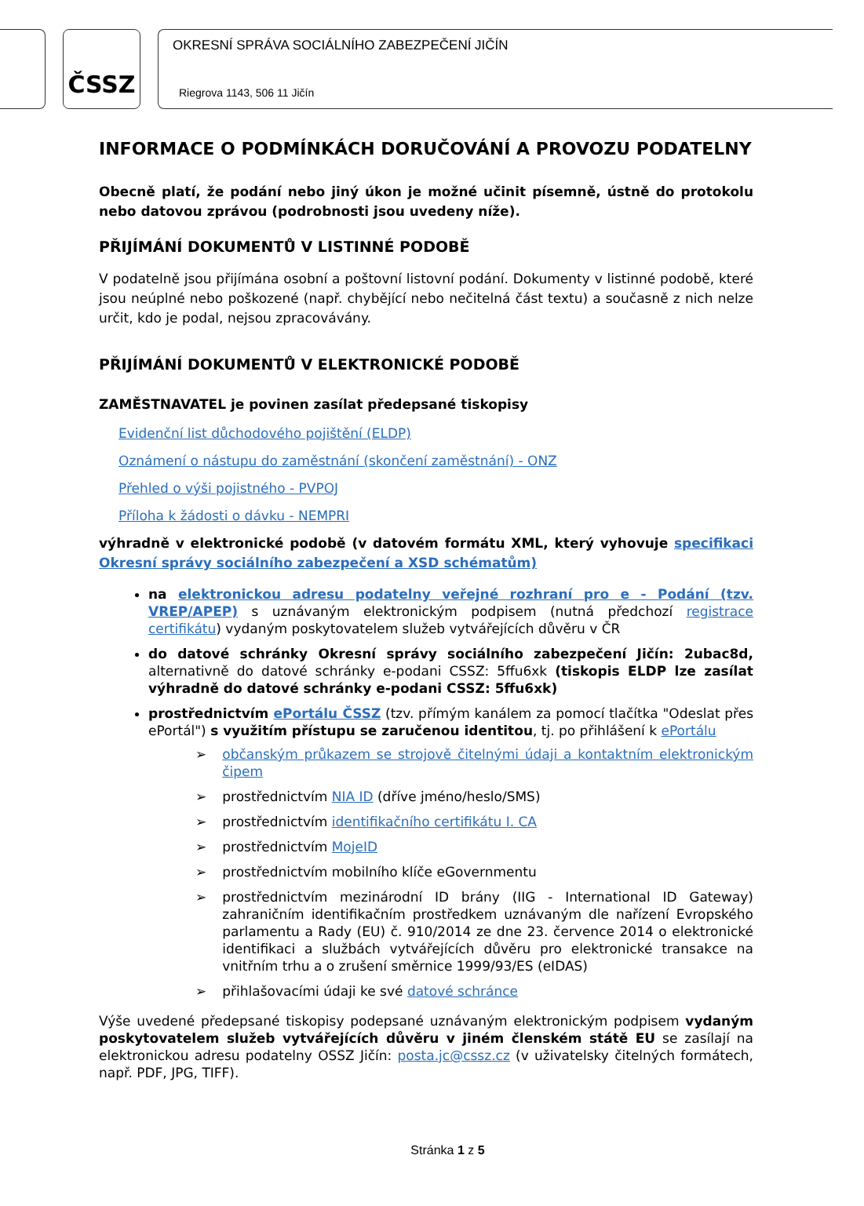ČSSZ
OKRESNÍ SPRÁVA SOCIÁLNÍHO ZABEZPEČENÍ JIČÍN
Riegrova 1143, 506 11 Jičín
INFORMACE O PODMÍNKÁCH DORUČOVÁNÍ A PROVOZU PODATELNY
Obecně platí, že podání nebo jiný úkon je možné učinit písemně, ústně do protokolu nebo datovou zprávou (podrobnosti jsou uvedeny níže).
PŘIJÍMÁNÍ DOKUMENTŮ V LISTINNÉ PODOBĚ
V podatelně jsou přijímána osobní a poštovní listovní podání. Dokumenty v listinné podobě, které jsou neúplné nebo poškozené (např. chybějící nebo nečitelná část textu) a současně z nich nelze určit, kdo je podal, nejsou zpracovávány.
PŘIJÍMÁNÍ DOKUMENTŮ V ELEKTRONICKÉ PODOBĚ
ZAMĚSTNAVATEL je povinen zasílat předepsané tiskopisy
Evidenční list důchodového pojištění (ELDP)
Oznámení o nástupu do zaměstnání (skončení zaměstnání) - ONZ
Přehled o výši pojistného - PVPOJ
Příloha k žádosti o dávku - NEMPRI
výhradně v elektronické podobě (v datovém formátu XML, který vyhovuje specifikaci Okresní správy sociálního zabezpečení a XSD schématům)
na elektronickou adresu podatelny veřejné rozhraní pro e - Podání (tzv. VREP/APEP) s uznávaným elektronickým podpisem (nutná předchozí registrace certifikátu) vydaným poskytovatelem služeb vytvářejících důvěru v ČR
do datové schránky Okresní správy sociálního zabezpečení Jičín: 2ubac8d, alternativně do datové schránky e-podani CSSZ: 5ffu6xk (tiskopis ELDP lze zasílat výhradně do datové schránky e-podani CSSZ: 5ffu6xk)
prostřednictvím ePortálu ČSSZ (tzv. přímým kanálem za pomocí tlačítka "Odeslat přes ePortál") s využitím přístupu se zaručenou identitou, tj. po přihlášení k ePortálu
➢ občanským průkazem se strojově čitelnými údaji a kontaktním elektronickým čipem
➢ prostřednictvím NIA ID (dříve jméno/heslo/SMS)
➢ prostřednictvím identifikačního certifikátu I. CA
➢ prostřednictvím MojeID
➢ prostřednictvím mobilního klíče eGovernmentu
➢ prostřednictvím mezinárodní ID brány (IIG - International ID Gateway) zahraničním identifikačním prostředkem uznávaným dle nařízení Evropského parlamentu a Rady (EU) č. 910/2014 ze dne 23. července 2014 o elektronické identifikaci a službách vytvářejících důvěru pro elektronické transakce na vnitřním trhu a o zrušení směrnice 1999/93/ES (eIDAS)
➢ přihlašovacími údaji ke své datové schránce
Výše uvedené předepsané tiskopisy podepsané uznávaným elektronickým podpisem vydaným poskytovatelem služeb vytvářejících důvěru v jiném členském státě EU se zasílají na elektronickou adresu podatelny OSSZ Jičín: posta.jc@cssz.cz (v uživatelsky čitelných formátech, např. PDF, JPG, TIFF).
Stránka 1 z 5